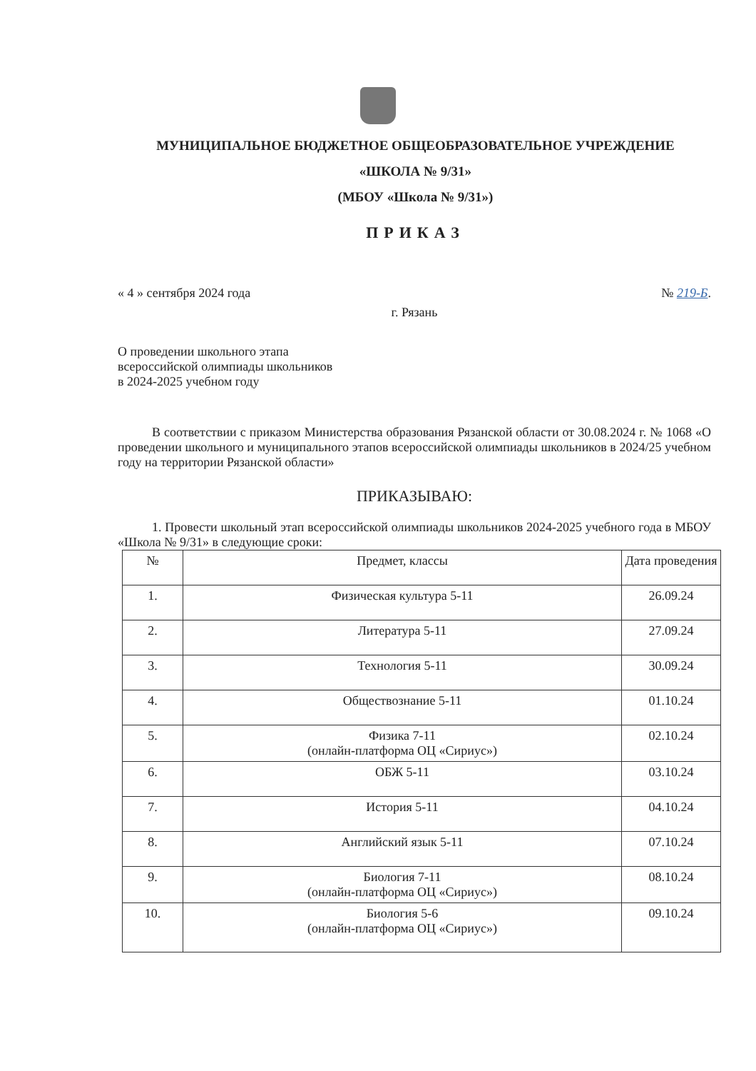МУНИЦИПАЛЬНОЕ БЮДЖЕТНОЕ ОБЩЕОБРАЗОВАТЕЛЬНОЕ УЧРЕЖДЕНИЕ
«ШКОЛА № 9/31»
(МБОУ «Школа № 9/31»)
ПРИКАЗ
« 4 » сентября 2024 года № 219-Б.
г. Рязань
О проведении школьного этапа
всероссийской олимпиады школьников
в 2024-2025 учебном году
В соответствии с приказом Министерства образования Рязанской области от 30.08.2024 г. № 1068 «О проведении школьного и муниципального этапов всероссийской олимпиады школьников в 2024/25 учебном году на территории Рязанской области»
ПРИКАЗЫВАЮ:
1. Провести школьный этап всероссийской олимпиады школьников 2024-2025 учебного года в МБОУ «Школа № 9/31» в следующие сроки:
| № | Предмет, классы | Дата проведения |
| --- | --- | --- |
| 1. | Физическая культура 5-11 | 26.09.24 |
| 2. | Литература 5-11 | 27.09.24 |
| 3. | Технология 5-11 | 30.09.24 |
| 4. | Обществознание 5-11 | 01.10.24 |
| 5. | Физика 7-11 (онлайн-платформа ОЦ «Сириус») | 02.10.24 |
| 6. | ОБЖ 5-11 | 03.10.24 |
| 7. | История 5-11 | 04.10.24 |
| 8. | Английский язык 5-11 | 07.10.24 |
| 9. | Биология 7-11 (онлайн-платформа ОЦ «Сириус») | 08.10.24 |
| 10. | Биология 5-6 (онлайн-платформа ОЦ «Сириус») | 09.10.24 |